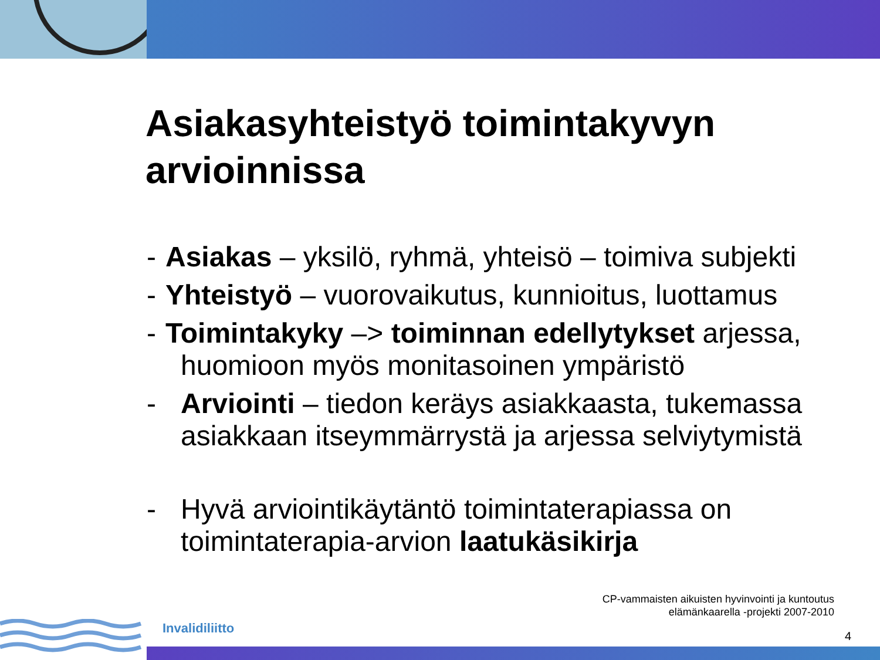Asiakasyhteistyö toimintakyvyn arvioinnissa
- Asiakas – yksilö, ryhmä, yhteisö – toimiva subjekti
- Yhteistyö – vuorovaikutus, kunnioitus, luottamus
- Toimintakyky –> toiminnan edellytykset arjessa,
huomioon myös monitasoinen ympäristö
- Arviointi – tiedon keräys asiakkaasta, tukemassa asiakkaan itseymmärrystä ja arjessa selviytymistä
- Hyvä arviointikäytäntö toimintaterapiassa on toimintaterapia-arvion laatukäsikirja
CP-vammaisten aikuisten hyvinvointi ja kuntoutus
elämänkaarella -projekti 2007-2010
Invalidiliitto
4